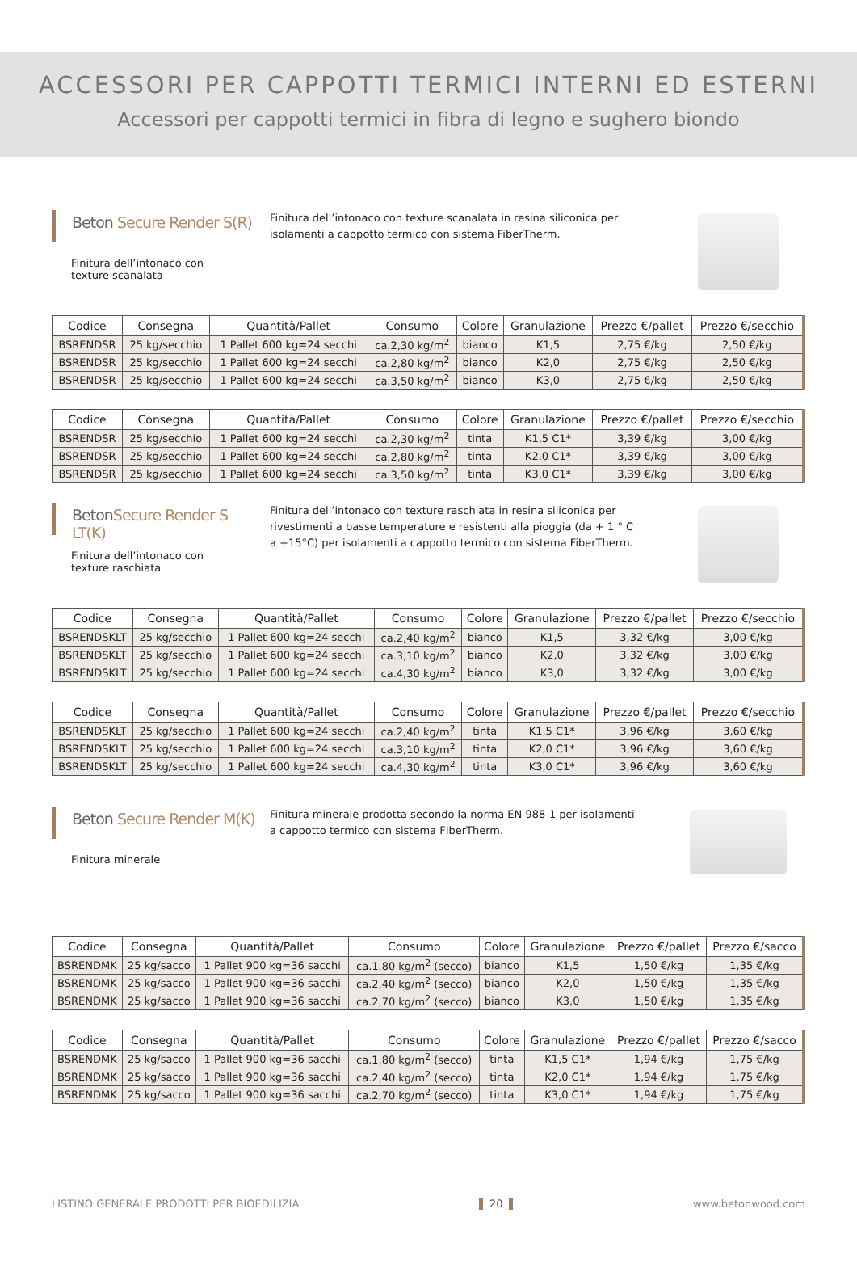ACCESSORI PER CAPPOTTI TERMICI INTERNI ED ESTERNI
Accessori per cappotti termici in fibra di legno e sughero biondo
Beton Secure Render S(R)
Finitura dell’intonaco con texture scanalata
Finitura dell’intonaco con texture scanalata in resina siliconica per isolamenti a cappotto termico con sistema FiberTherm.
| Codice | Consegna | Quantità/Pallet | Consumo | Colore | Granulazione | Prezzo €/pallet | Prezzo €/secchio |
| --- | --- | --- | --- | --- | --- | --- | --- |
| BSRENDSR | 25 kg/secchio | 1 Pallet 600 kg=24 secchi | ca.2,30 kg/m<sup>2</sup> | bianco | K1,5 | 2,75 €/kg | 2,50 €/kg |
| BSRENDSR | 25 kg/secchio | 1 Pallet 600 kg=24 secchi | ca.2,80 kg/m<sup>2</sup> | bianco | K2,0 | 2,75 €/kg | 2,50 €/kg |
| BSRENDSR | 25 kg/secchio | 1 Pallet 600 kg=24 secchi | ca.3,50 kg/m<sup>2</sup> | bianco | K3,0 | 2,75 €/kg | 2,50 €/kg |
| Codice | Consegna | Quantità/Pallet | Consumo | Colore | Granulazione | Prezzo €/pallet | Prezzo €/secchio |
| --- | --- | --- | --- | --- | --- | --- | --- |
| BSRENDSR | 25 kg/secchio | 1 Pallet 600 kg=24 secchi | ca.2,30 kg/m<sup>2</sup> | tinta | K1,5 C1* | 3,39 €/kg | 3,00 €/kg |
| BSRENDSR | 25 kg/secchio | 1 Pallet 600 kg=24 secchi | ca.2,80 kg/m<sup>2</sup> | tinta | K2,0 C1* | 3,39 €/kg | 3,00 €/kg |
| BSRENDSR | 25 kg/secchio | 1 Pallet 600 kg=24 secchi | ca.3,50 kg/m<sup>2</sup> | tinta | K3,0 C1* | 3,39 €/kg | 3,00 €/kg |
BetonSecure Render S LT(K)
Finitura dell’intonaco con texture raschiata
Finitura dell’intonaco con texture raschiata in resina siliconica per rivestimenti a basse temperature e resistenti alla pioggia (da + 1 ° C a +15°C) per isolamenti a cappotto termico con sistema FiberTherm.
| Codice | Consegna | Quantità/Pallet | Consumo | Colore | Granulazione | Prezzo €/pallet | Prezzo €/secchio |
| --- | --- | --- | --- | --- | --- | --- | --- |
| BSRENDSKLT | 25 kg/secchio | 1 Pallet 600 kg=24 secchi | ca.2,40 kg/m<sup>2</sup> | bianco | K1,5 | 3,32 €/kg | 3,00 €/kg |
| BSRENDSKLT | 25 kg/secchio | 1 Pallet 600 kg=24 secchi | ca.3,10 kg/m<sup>2</sup> | bianco | K2,0 | 3,32 €/kg | 3,00 €/kg |
| BSRENDSKLT | 25 kg/secchio | 1 Pallet 600 kg=24 secchi | ca.4,30 kg/m<sup>2</sup> | bianco | K3,0 | 3,32 €/kg | 3,00 €/kg |
| Codice | Consegna | Quantità/Pallet | Consumo | Colore | Granulazione | Prezzo €/pallet | Prezzo €/secchio |
| --- | --- | --- | --- | --- | --- | --- | --- |
| BSRENDSKLT | 25 kg/secchio | 1 Pallet 600 kg=24 secchi | ca.2,40 kg/m<sup>2</sup> | tinta | K1,5 C1* | 3,96 €/kg | 3,60 €/kg |
| BSRENDSKLT | 25 kg/secchio | 1 Pallet 600 kg=24 secchi | ca.3,10 kg/m<sup>2</sup> | tinta | K2,0 C1* | 3,96 €/kg | 3,60 €/kg |
| BSRENDSKLT | 25 kg/secchio | 1 Pallet 600 kg=24 secchi | ca.4,30 kg/m<sup>2</sup> | tinta | K3,0 C1* | 3,96 €/kg | 3,60 €/kg |
Beton Secure Render M(K)
Finitura minerale
Finitura minerale prodotta secondo la norma EN 988-1 per isolamenti a cappotto termico con sistema FIberTherm.
| Codice | Consegna | Quantità/Pallet | Consumo | Colore | Granulazione | Prezzo €/pallet | Prezzo €/sacco |
| --- | --- | --- | --- | --- | --- | --- | --- |
| BSRENDMK | 25 kg/sacco | 1 Pallet 900 kg=36 sacchi | ca.1,80 kg/m<sup>2</sup> (secco) | bianco | K1,5 | 1,50 €/kg | 1,35 €/kg |
| BSRENDMK | 25 kg/sacco | 1 Pallet 900 kg=36 sacchi | ca.2,40 kg/m<sup>2</sup> (secco) | bianco | K2,0 | 1,50 €/kg | 1,35 €/kg |
| BSRENDMK | 25 kg/sacco | 1 Pallet 900 kg=36 sacchi | ca.2,70 kg/m<sup>2</sup> (secco) | bianco | K3,0 | 1,50 €/kg | 1,35 €/kg |
| Codice | Consegna | Quantità/Pallet | Consumo | Colore | Granulazione | Prezzo €/pallet | Prezzo €/sacco |
| --- | --- | --- | --- | --- | --- | --- | --- |
| BSRENDMK | 25 kg/sacco | 1 Pallet 900 kg=36 sacchi | ca.1,80 kg/m<sup>2</sup> (secco) | tinta | K1,5 C1* | 1,94 €/kg | 1,75 €/kg |
| BSRENDMK | 25 kg/sacco | 1 Pallet 900 kg=36 sacchi | ca.2,40 kg/m<sup>2</sup> (secco) | tinta | K2,0 C1* | 1,94 €/kg | 1,75 €/kg |
| BSRENDMK | 25 kg/sacco | 1 Pallet 900 kg=36 sacchi | ca.2,70 kg/m<sup>2</sup> (secco) | tinta | K3,0 C1* | 1,94 €/kg | 1,75 €/kg |
LISTINO GENERALE PRODOTTI PER BIOEDILIZIA 20 www.betonwood.com